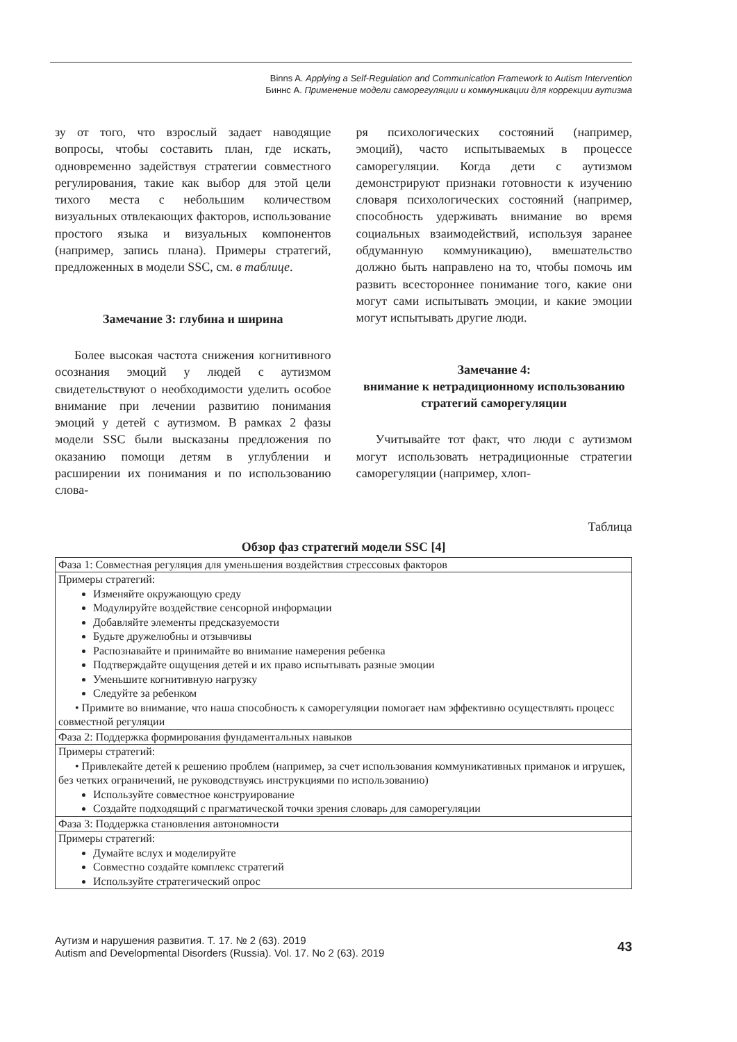Binns A. Applying a Self-Regulation and Communication Framework to Autism Intervention
Биннс А. Применение модели саморегуляции и коммуникации для коррекции аутизма
зу от того, что взрослый задает наводящие вопросы, чтобы составить план, где искать, одновременно задействуя стратегии совместного регулирования, такие как выбор для этой цели тихого места с небольшим количеством визуальных отвлекающих факторов, использование простого языка и визуальных компонентов (например, запись плана). Примеры стратегий, предложенных в модели SSC, см. в таблице.
Замечание 3: глубина и ширина
Более высокая частота снижения когнитивного осознания эмоций у людей с аутизмом свидетельствуют о необходимости уделить особое внимание при лечении развитию понимания эмоций у детей с аутизмом. В рамках 2 фазы модели SSC были высказаны предложения по оказанию помощи детям в углублении и расширении их понимания и по использованию слова-
ря психологических состояний (например, эмоций), часто испытываемых в процессе саморегуляции. Когда дети с аутизмом демонстрируют признаки готовности к изучению словаря психологических состояний (например, способность удерживать внимание во время социальных взаимодействий, используя заранее обдуманную коммуникацию), вмешательство должно быть направлено на то, чтобы помочь им развить всестороннее понимание того, какие они могут сами испытывать эмоции, и какие эмоции могут испытывать другие люди.
Замечание 4:
внимание к нетрадиционному использованию стратегий саморегуляции
Учитывайте тот факт, что люди с аутизмом могут использовать нетрадиционные стратегии саморегуляции (например, хлоп-
Таблица
Обзор фаз стратегий модели SSC [4]
| Фаза 1: Совместная регуляция для уменьшения воздействия стрессовых факторов |
| Примеры стратегий: Изменяйте окружающую среду Модулируйте воздействие сенсорной информации Добавляйте элементы предсказуемости Будьте дружелюбны и отзывчивы Распознавайте и принимайте во внимание намерения ребенка Подтверждайте ощущения детей и их право испытывать разные эмоции Уменьшите когнитивную нагрузку Следуйте за ребенком • Примите во внимание, что наша способность к саморегуляции помогает нам эффективно осуществлять процесс совместной регуляции |
| Фаза 2: Поддержка формирования фундаментальных навыков |
| Примеры стратегий: • Привлекайте детей к решению проблем (например, за счет использования коммуникативных приманок и игрушек, без четких ограничений, не руководствуясь инструкциями по использованию) Используйте совместное конструирование Создайте подходящий с прагматической точки зрения словарь для саморегуляции |
| Фаза 3: Поддержка становления автономности |
| Примеры стратегий: Думайте вслух и моделируйте Совместно создайте комплекс стратегий Используйте стратегический опрос |
Аутизм и нарушения развития. Т. 17. № 2 (63). 2019
Autism and Developmental Disorders (Russia). Vol. 17. No 2 (63). 2019
43